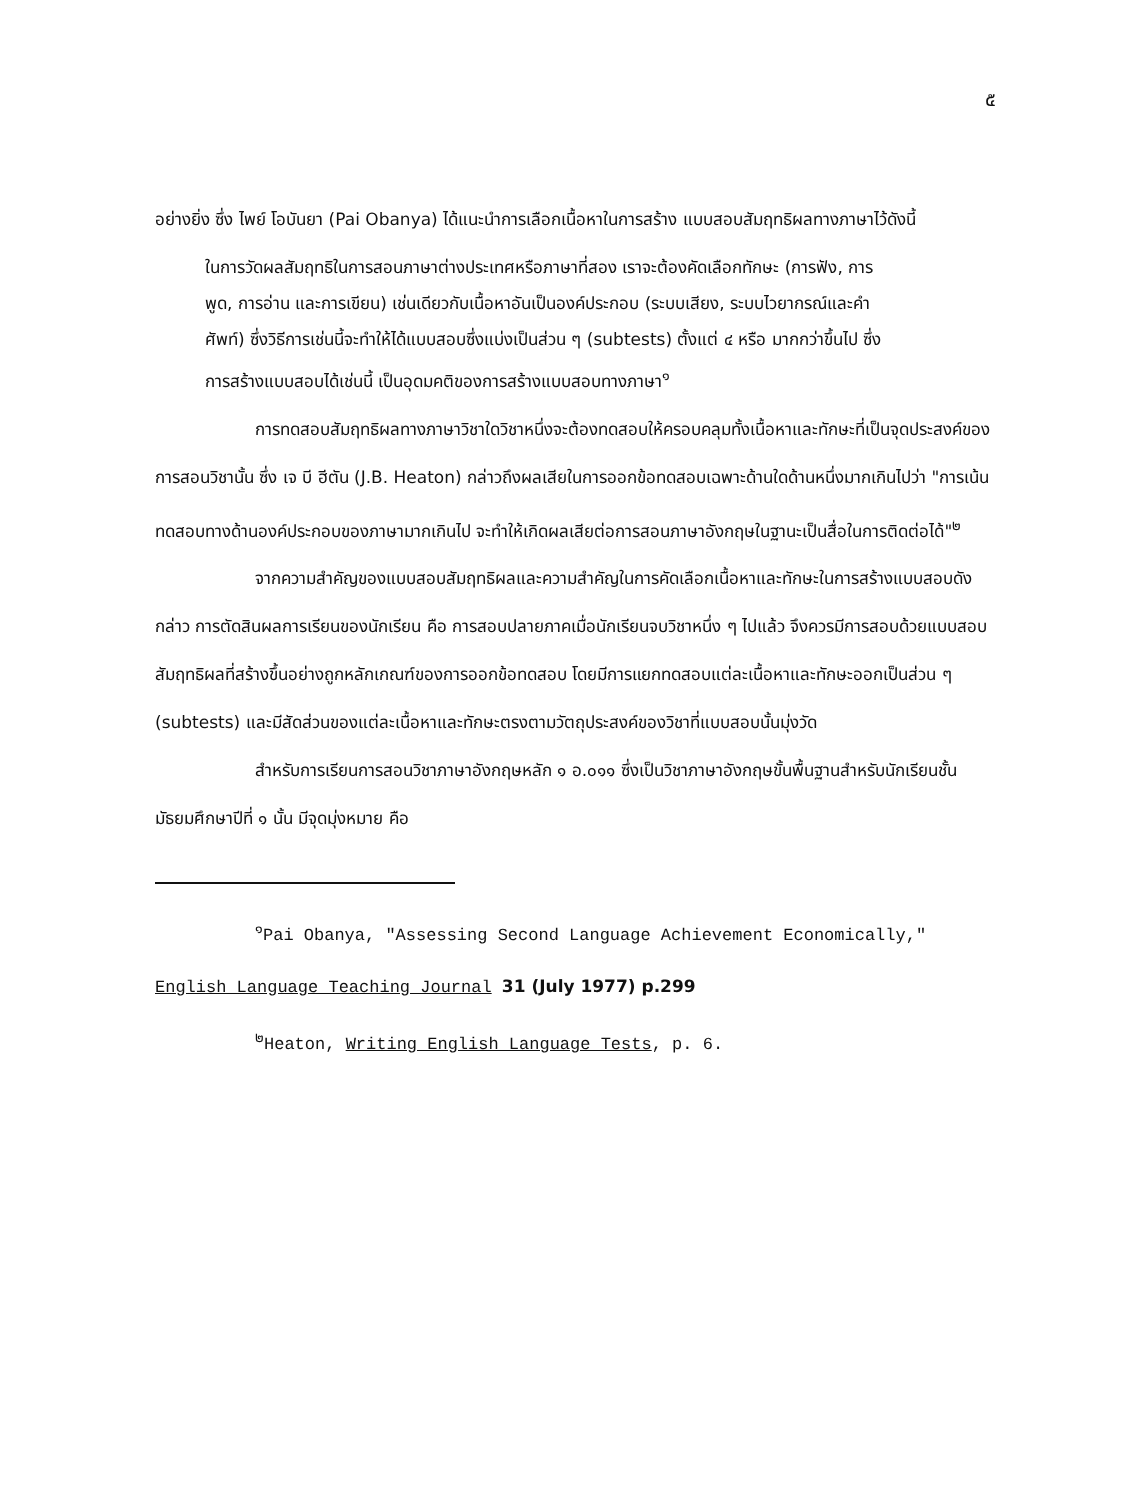๕
อย่างยิ่ง ซึ่ง ไพย์ โอบันยา (Pai Obanya) ได้แนะนำการเลือกเนื้อหาในการสร้าง แบบสอบสัมฤทธิผลทางภาษาไว้ดังนี้
ในการวัดผลสัมฤทธิในการสอนภาษาต่างประเทศหรือภาษาที่สอง เราจะต้องคัดเลือกทักษะ (การฟัง, การพูด, การอ่าน และการเขียน) เช่นเดียวกับเนื้อหาอันเป็นองค์ประกอบ (ระบบเสียง, ระบบไวยากรณ์และคำศัพท์) ซึ่งวิธีการเช่นนี้จะทำให้ได้แบบสอบซึ่งแบ่งเป็นส่วน ๆ (subtests) ตั้งแต่ ๔ หรือ มากกว่าขึ้นไป ซึ่งการสร้างแบบสอบได้เช่นนี้ เป็นอุดมคติของการสร้างแบบสอบทางภาษา<sup>๑</sup>
การทดสอบสัมฤทธิผลทางภาษาวิชาใดวิชาหนึ่งจะต้องทดสอบให้ครอบคลุมทั้งเนื้อหาและทักษะที่เป็นจุดประสงค์ของการสอนวิชานั้น ซึ่ง เจ บี ฮีตัน (J.B. Heaton) กล่าวถึงผลเสียในการออกข้อทดสอบเฉพาะด้านใดด้านหนึ่งมากเกินไปว่า "การเน้นทดสอบทางด้านองค์ประกอบของภาษามากเกินไป จะทำให้เกิดผลเสียต่อการสอนภาษาอังกฤษในฐานะเป็นสื่อในการติดต่อได้"<sup>๒</sup>
จากความสำคัญของแบบสอบสัมฤทธิผลและความสำคัญในการคัดเลือกเนื้อหาและทักษะในการสร้างแบบสอบดังกล่าว การตัดสินผลการเรียนของนักเรียน คือ การสอบปลายภาคเมื่อนักเรียนจบวิชาหนึ่ง ๆ ไปแล้ว จึงควรมีการสอบด้วยแบบสอบสัมฤทธิผลที่สร้างขึ้นอย่างถูกหลักเกณฑ์ของการออกข้อทดสอบ โดยมีการแยกทดสอบแต่ละเนื้อหาและทักษะออกเป็นส่วน ๆ (subtests) และมีสัดส่วนของแต่ละเนื้อหาและทักษะตรงตามวัตถุประสงค์ของวิชาที่แบบสอบนั้นมุ่งวัด
สำหรับการเรียนการสอนวิชาภาษาอังกฤษหลัก ๑ อ.๐๑๑ ซึ่งเป็นวิชาภาษาอังกฤษขั้นพื้นฐานสำหรับนักเรียนชั้นมัธยมศึกษาปีที่ ๑ นั้น มีจุดมุ่งหมาย คือ
<sup>๑</sup> Pai Obanya, "Assessing Second Language Achievement Economically," English Language Teaching Journal 31 (July 1977) p.299
<sup>๒</sup> Heaton, Writing English Language Tests, p. 6.